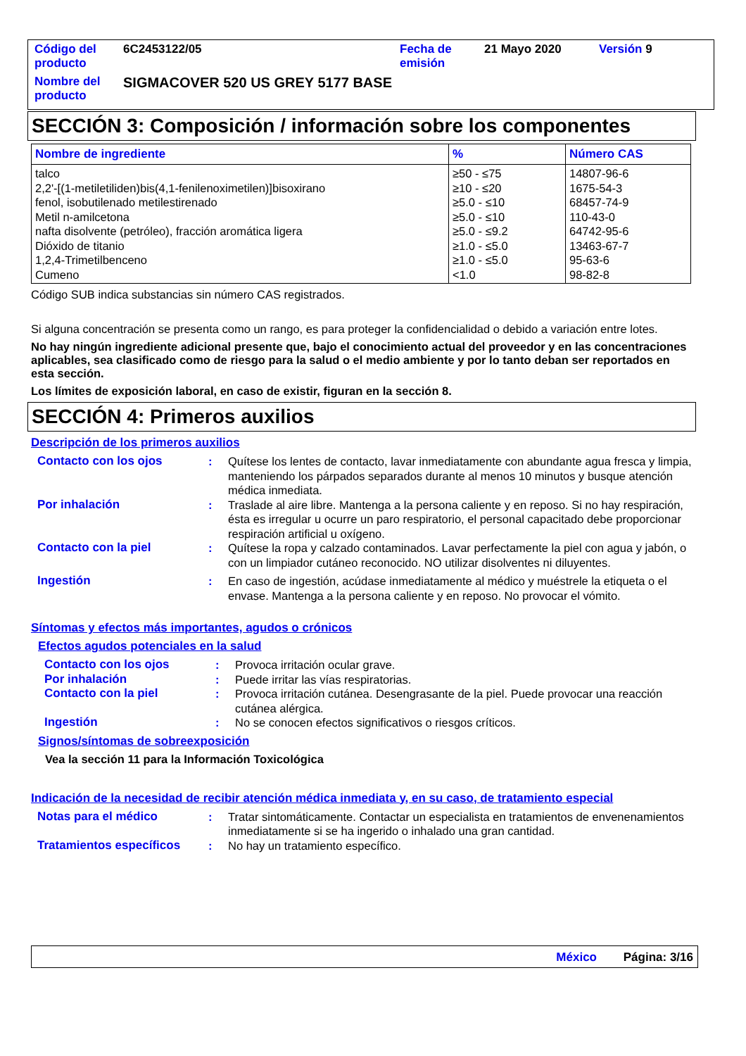| Código del producto | 6C2453122/05 | Fecha de emisión | 21 Mayo 2020 | Versión 9 |
| Nombre del producto | SIGMACOVER 520 US GREY 5177 BASE | | | |
SECCIÓN 3: Composición / información sobre los componentes
| Nombre de ingrediente | % | Número CAS |
| --- | --- | --- |
| talco 2,2'-[(1-metiletiliden)bis(4,1-fenilenoximetilen)]bisoxirano fenol, isobutilenado metilestirenado Metil n-amilcetona nafta disolvente (petróleo), fracción aromática ligera Dióxido de titanio 1,2,4-Trimetilbenceno Cumeno | ≥50 - ≤75 ≥10 - ≤20 ≥5.0 - ≤10 ≥5.0 - ≤10 ≥5.0 - ≤9.2 ≥1.0 - ≤5.0 ≥1.0 - ≤5.0 <1.0 | 14807-96-6 1675-54-3 68457-74-9 110-43-0 64742-95-6 13463-67-7 95-63-6 98-82-8 |
Código SUB indica substancias sin número CAS registrados.
Si alguna concentración se presenta como un rango, es para proteger la confidencialidad o debido a variación entre lotes.
No hay ningún ingrediente adicional presente que, bajo el conocimiento actual del proveedor y en las concentraciones aplicables, sea clasificado como de riesgo para la salud o el medio ambiente y por lo tanto deban ser reportados en esta sección.
Los límites de exposición laboral, en caso de existir, figuran en la sección 8.
SECCIÓN 4: Primeros auxilios
Descripción de los primeros auxilios
| Contacto con los ojos | : | Quítese los lentes de contacto, lavar inmediatamente con abundante agua fresca y limpia, manteniendo los párpados separados durante al menos 10 minutos y busque atención médica inmediata. |
| Por inhalación | : | Traslade al aire libre. Mantenga a la persona caliente y en reposo. Si no hay respiración, ésta es irregular u ocurre un paro respiratorio, el personal capacitado debe proporcionar respiración artificial u oxígeno. |
| Contacto con la piel | : | Quítese la ropa y calzado contaminados. Lavar perfectamente la piel con agua y jabón, o con un limpiador cutáneo reconocido. NO utilizar disolventes ni diluyentes. |
| Ingestión | : | En caso de ingestión, acúdase inmediatamente al médico y muéstrele la etiqueta o el envase. Mantenga a la persona caliente y en reposo. No provocar el vómito. |
Síntomas y efectos más importantes, agudos o crónicos
Efectos agudos potenciales en la salud
| Contacto con los ojos | : | Provoca irritación ocular grave. |
| Por inhalación | : | Puede irritar las vías respiratorias. |
| Contacto con la piel | : | Provoca irritación cutánea. Desengrasante de la piel. Puede provocar una reacción cutánea alérgica. |
| Ingestión | : | No se conocen efectos significativos o riesgos críticos. |
Signos/síntomas de sobreexposición
Vea la sección 11 para la Información Toxicológica
Indicación de la necesidad de recibir atención médica inmediata y, en su caso, de tratamiento especial
| Notas para el médico | : | Tratar sintomáticamente. Contactar un especialista en tratamientos de envenenamientos inmediatamente si se ha ingerido o inhalado una gran cantidad. |
| Tratamientos específicos | : | No hay un tratamiento específico. |
México Página: 3/16